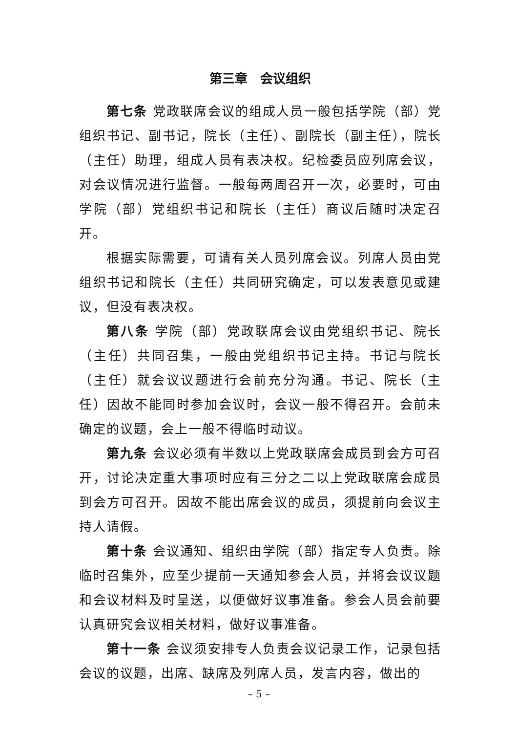第三章　会议组织
第七条 党政联席会议的组成人员一般包括学院（部）党组织书记、副书记，院长（主任）、副院长（副主任），院长（主任）助理，组成人员有表决权。纪检委员应列席会议，对会议情况进行监督。一般每两周召开一次，必要时，可由学院（部）党组织书记和院长（主任）商议后随时决定召开。
根据实际需要，可请有关人员列席会议。列席人员由党组织书记和院长（主任）共同研究确定，可以发表意见或建议，但没有表决权。
第八条 学院（部）党政联席会议由党组织书记、院长（主任）共同召集，一般由党组织书记主持。书记与院长（主任）就会议议题进行会前充分沟通。书记、院长（主任）因故不能同时参加会议时，会议一般不得召开。会前未确定的议题，会上一般不得临时动议。
第九条 会议必须有半数以上党政联席会成员到会方可召开，讨论决定重大事项时应有三分之二以上党政联席会成员到会方可召开。因故不能出席会议的成员，须提前向会议主持人请假。
第十条 会议通知、组织由学院（部）指定专人负责。除临时召集外，应至少提前一天通知参会人员，并将会议议题和会议材料及时呈送，以便做好议事准备。参会人员会前要认真研究会议相关材料，做好议事准备。
第十一条 会议须安排专人负责会议记录工作，记录包括会议的议题，出席、缺席及列席人员，发言内容，做出的
– 5 –